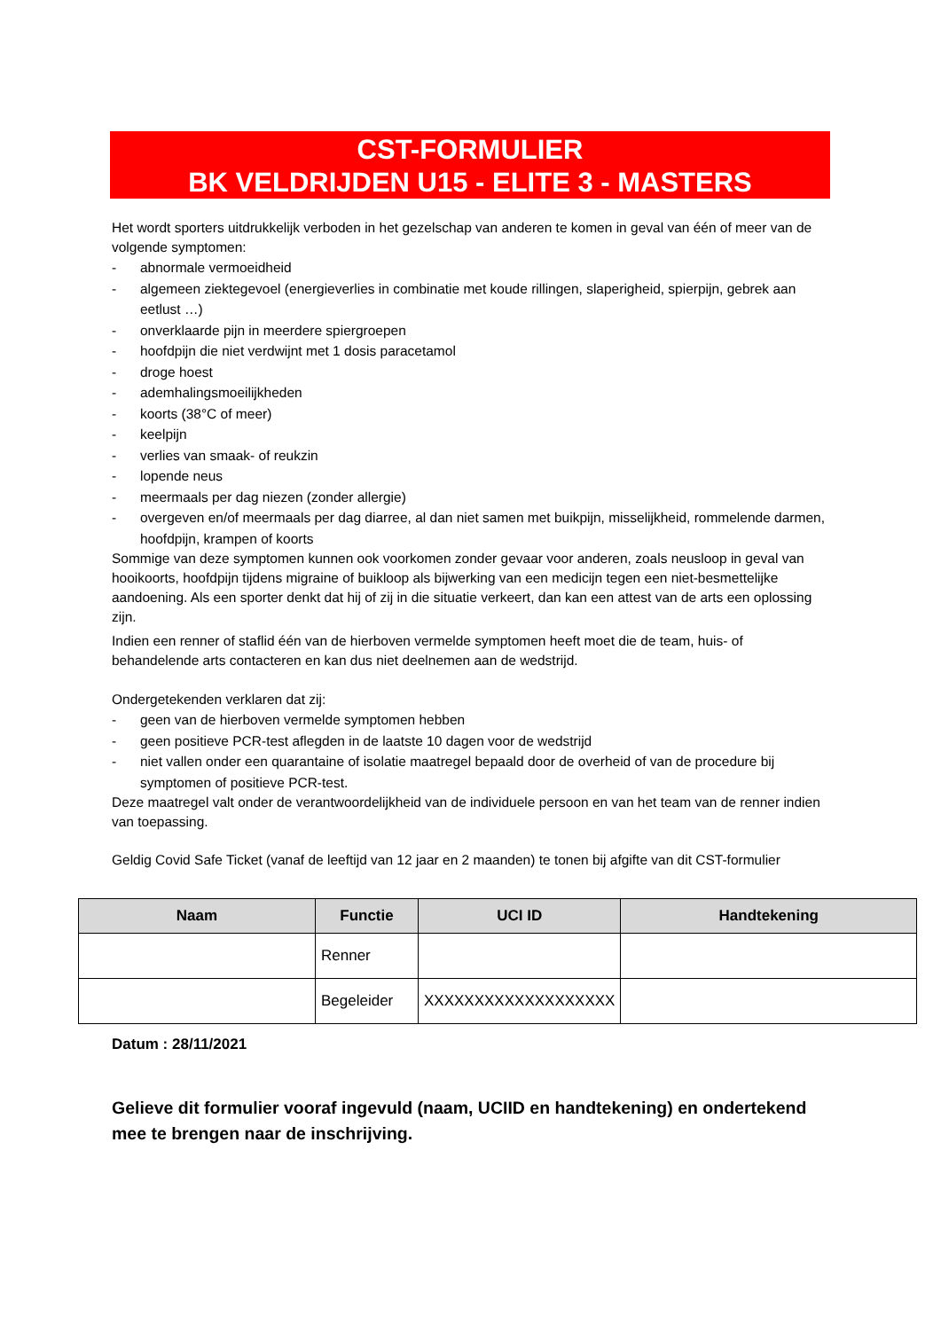CST-FORMULIER
BK VELDRIJDEN U15 - ELITE 3 - MASTERS
Het wordt sporters uitdrukkelijk verboden in het gezelschap van anderen te komen in geval van één of meer van de volgende symptomen:
- abnormale vermoeidheid
- algemeen ziektegevoel (energieverlies in combinatie met koude rillingen, slaperigheid, spierpijn, gebrek aan eetlust …)
- onverklaarde pijn in meerdere spiergroepen
- hoofdpijn die niet verdwijnt met 1 dosis paracetamol
- droge hoest
- ademhalingsmoeilijkheden
- koorts (38°C of meer)
- keelpijn
- verlies van smaak- of reukzin
- lopende neus
- meermaals per dag niezen (zonder allergie)
- overgeven en/of meermaals per dag diarree, al dan niet samen met buikpijn, misselijkheid, rommelende darmen, hoofdpijn, krampen of koorts
Sommige van deze symptomen kunnen ook voorkomen zonder gevaar voor anderen, zoals neusloop in geval van hooikoorts, hoofdpijn tijdens migraine of buikloop als bijwerking van een medicijn tegen een niet-besmettelijke aandoening. Als een sporter denkt dat hij of zij in die situatie verkeert, dan kan een attest van de arts een oplossing zijn.
Indien een renner of staflid één van de hierboven vermelde symptomen heeft moet die de team, huis- of behandelende arts contacteren en kan dus niet deelnemen aan de wedstrijd.
Ondergetekenden verklaren dat zij:
- geen van de hierboven vermelde symptomen hebben
- geen positieve PCR-test aflegden in de laatste 10 dagen voor de wedstrijd
- niet vallen onder een quarantaine of isolatie maatregel bepaald door de overheid of van de procedure bij symptomen of positieve PCR-test.
Deze maatregel valt onder de verantwoordelijkheid van de individuele persoon en van het team van de renner indien van toepassing.
Geldig Covid Safe Ticket (vanaf de leeftijd van 12 jaar en 2 maanden) te tonen bij afgifte van dit CST-formulier
| Naam | Functie | UCI ID | Handtekening |
| --- | --- | --- | --- |
| | Renner | | |
| | Begeleider | XXXXXXXXXXXXXXXXXXX | |
Datum : 28/11/2021
Gelieve dit formulier vooraf ingevuld (naam, UCIID en handtekening) en ondertekend mee te brengen naar de inschrijving.